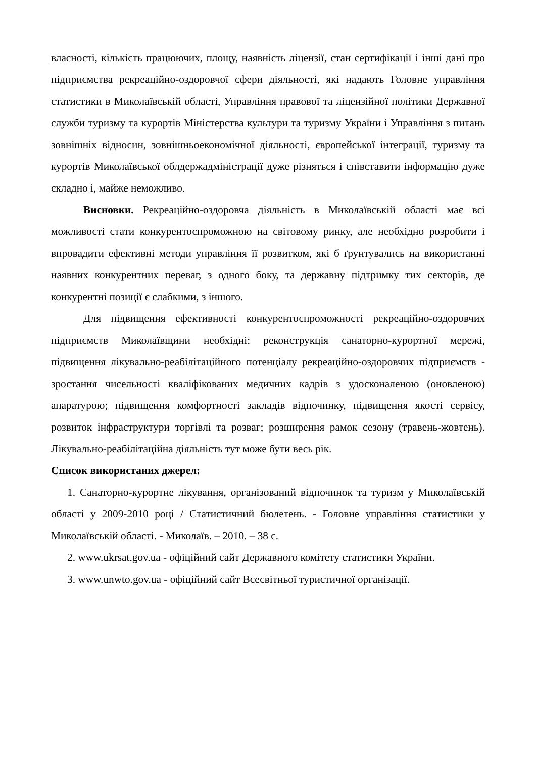власності, кількість працюючих, площу, наявність ліцензії, стан сертифікації і інші дані про підприємства рекреаційно-оздоровчої сфери діяльності, які надають Головне управління статистики в Миколаївській області, Управління правової та ліцензійної політики Державної служби туризму та курортів Міністерства культури та туризму України і Управління з питань зовнішніх відносин, зовнішньоекономічної діяльності, європейської інтеграції, туризму та курортів Миколаївської облдержадміністрації дуже різняться і співставити інформацію дуже складно і, майже неможливо.
Висновки. Рекреаційно-оздоровча діяльність в Миколаївській області має всі можливості стати конкурентоспроможною на світовому ринку, але необхідно розробити і впровадити ефективні методи управління її розвитком, які б ґрунтувались на використанні наявних конкурентних переваг, з одного боку, та державну підтримку тих секторів, де конкурентні позиції є слабкими, з іншого.
Для підвищення ефективності конкурентоспроможності рекреаційно-оздоровчих підприємств Миколаївщини необхідні: реконструкція санаторно-курортної мережі, підвищення лікувально-реабілітаційного потенціалу рекреаційно-оздоровчих підприємств - зростання чисельності кваліфікованих медичних кадрів з удосконаленою (оновленою) апаратурою; підвищення комфортності закладів відпочинку, підвищення якості сервісу, розвиток інфраструктури торгівлі та розваг; розширення рамок сезону (травень-жовтень). Лікувально-реабілітаційна діяльність тут може бути весь рік.
Список використаних джерел:
1. Санаторно-курортне лікування, організований відпочинок та туризм у Миколаївській області у 2009-2010 році / Статистичний бюлетень. - Головне управління статистики у Миколаївській області. - Миколаїв. – 2010. – 38 с.
2. www.ukrsat.gov.ua - офіційний сайт Державного комітету статистики України.
3. www.unwto.gov.ua - офіційний сайт Всесвітньої туристичної організації.